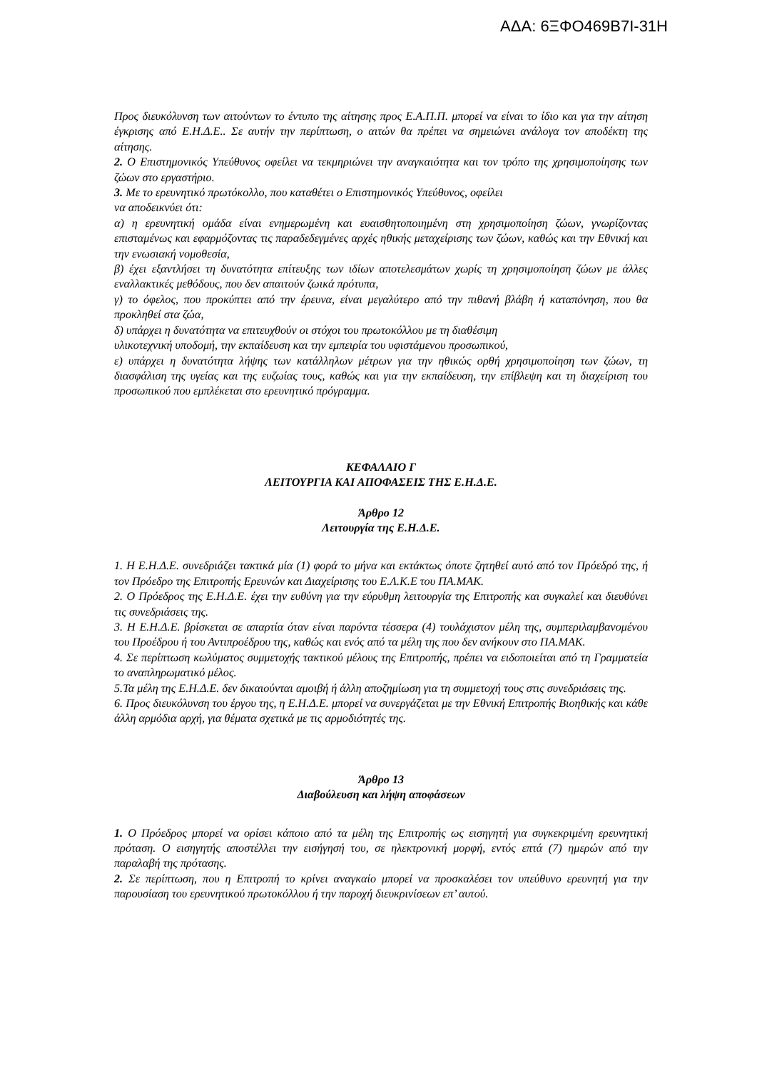ΑΔΑ: 6ΞΦΟ469Β7Ι-31Η
Προς διευκόλυνση των αιτούντων το έντυπο της αίτησης προς Ε.Α.Π.Π. μπορεί να είναι το ίδιο και για την αίτηση έγκρισης από Ε.Η.Δ.Ε.. Σε αυτήν την περίπτωση, ο αιτών θα πρέπει να σημειώνει ανάλογα τον αποδέκτη της αίτησης.
2. Ο Επιστημονικός Υπεύθυνος οφείλει να τεκμηριώνει την αναγκαιότητα και τον τρόπο της χρησιμοποίησης των ζώων στο εργαστήριο.
3. Με το ερευνητικό πρωτόκολλο, που καταθέτει ο Επιστημονικός Υπεύθυνος, οφείλει
να αποδεικνύει ότι:
α) η ερευνητική ομάδα είναι ενημερωμένη και ευαισθητοποιημένη στη χρησιμοποίηση ζώων, γνωρίζοντας επισταμένως και εφαρμόζοντας τις παραδεδεγμένες αρχές ηθικής μεταχείρισης των ζώων, καθώς και την Εθνική και την ενωσιακή νομοθεσία,
β) έχει εξαντλήσει τη δυνατότητα επίτευξης των ιδίων αποτελεσμάτων χωρίς τη χρησιμοποίηση ζώων με άλλες εναλλακτικές μεθόδους, που δεν απαιτούν ζωικά πρότυπα,
γ) το όφελος, που προκύπτει από την έρευνα, είναι μεγαλύτερο από την πιθανή βλάβη ή καταπόνηση, που θα προκληθεί στα ζώα,
δ) υπάρχει η δυνατότητα να επιτευχθούν οι στόχοι του πρωτοκόλλου με τη διαθέσιμη
υλικοτεχνική υποδομή, την εκπαίδευση και την εμπειρία του υφιστάμενου προσωπικού,
ε) υπάρχει η δυνατότητα λήψης των κατάλληλων μέτρων για την ηθικώς ορθή χρησιμοποίηση των ζώων, τη διασφάλιση της υγείας και της ευζωίας τους, καθώς και για την εκπαίδευση, την επίβλεψη και τη διαχείριση του προσωπικού που εμπλέκεται στο ερευνητικό πρόγραμμα.
ΚΕΦΑΛΑΙΟ Γ
ΛΕΙΤΟΥΡΓΙΑ ΚΑΙ ΑΠΟΦΑΣΕΙΣ ΤΗΣ Ε.Η.Δ.Ε.
Άρθρο 12
Λειτουργία της Ε.Η.Δ.Ε.
1. Η Ε.Η.Δ.Ε. συνεδριάζει τακτικά μία (1) φορά το μήνα και εκτάκτως όποτε ζητηθεί αυτό από τον Πρόεδρό της, ή τον Πρόεδρο της Επιτροπής Ερευνών και Διαχείρισης του Ε.Λ.Κ.Ε του ΠΑ.ΜΑΚ.
2. Ο Πρόεδρος της Ε.Η.Δ.Ε. έχει την ευθύνη για την εύρυθμη λειτουργία της Επιτροπής και συγκαλεί και διευθύνει τις συνεδριάσεις της.
3. Η Ε.Η.Δ.Ε. βρίσκεται σε απαρτία όταν είναι παρόντα τέσσερα (4) τουλάχιστον μέλη της, συμπεριλαμβανομένου του Προέδρου ή του Αντιπροέδρου της, καθώς και ενός από τα μέλη της που δεν ανήκουν στο ΠΑ.ΜΑΚ.
4. Σε περίπτωση κωλύματος συμμετοχής τακτικού μέλους της Επιτροπής, πρέπει να ειδοποιείται από τη Γραμματεία το αναπληρωματικό μέλος.
5.Τα μέλη της Ε.Η.Δ.Ε. δεν δικαιούνται αμοιβή ή άλλη αποζημίωση για τη συμμετοχή τους στις συνεδριάσεις της.
6. Προς διευκόλυνση του έργου της, η Ε.Η.Δ.Ε. μπορεί να συνεργάζεται με την Εθνική Επιτροπής Βιοηθικής και κάθε άλλη αρμόδια αρχή, για θέματα σχετικά με τις αρμοδιότητές της.
Άρθρο 13
Διαβούλευση και λήψη αποφάσεων
1. Ο Πρόεδρος μπορεί να ορίσει κάποιο από τα μέλη της Επιτροπής ως εισηγητή για συγκεκριμένη ερευνητική πρόταση. Ο εισηγητής αποστέλλει την εισήγησή του, σε ηλεκτρονική μορφή, εντός επτά (7) ημερών από την παραλαβή της πρότασης.
2. Σε περίπτωση, που η Επιτροπή το κρίνει αναγκαίο μπορεί να προσκαλέσει τον υπεύθυνο ερευνητή για την παρουσίαση του ερευνητικού πρωτοκόλλου ή την παροχή διευκρινίσεων επ’ αυτού.